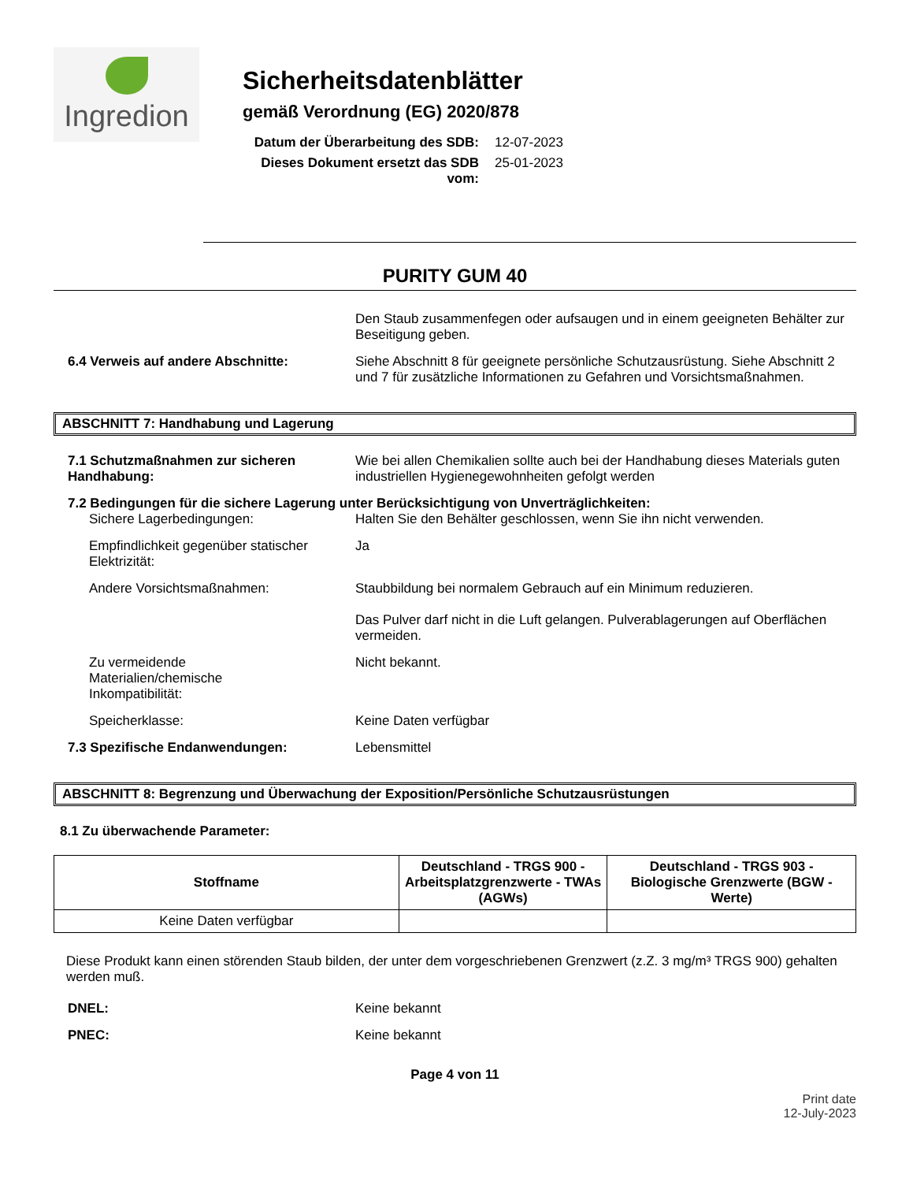Ingredion
Sicherheitsdatenblätter
gemäß Verordnung (EG) 2020/878
Datum der Überarbeitung des SDB: 12-07-2023 Dieses Dokument ersetzt das SDB vom: 25-01-2023
PURITY GUM 40
Den Staub zusammenfegen oder aufsaugen und in einem geeigneten Behälter zur Beseitigung geben.
6.4 Verweis auf andere Abschnitte: Siehe Abschnitt 8 für geeignete persönliche Schutzausrüstung. Siehe Abschnitt 2 und 7 für zusätzliche Informationen zu Gefahren und Vorsichtsmaßnahmen.
ABSCHNITT 7: Handhabung und Lagerung
7.1 Schutzmaßnahmen zur sicheren Handhabung:
Wie bei allen Chemikalien sollte auch bei der Handhabung dieses Materials guten industriellen Hygienegewohnheiten gefolgt werden
7.2 Bedingungen für die sichere Lagerung unter Berücksichtigung von Unverträglichkeiten:
Sichere Lagerbedingungen: Halten Sie den Behälter geschlossen, wenn Sie ihn nicht verwenden.
Empfindlichkeit gegenüber statischer Elektrizität:
Ja
Andere Vorsichtsmaßnahmen: Staubbildung bei normalem Gebrauch auf ein Minimum reduzieren.
Das Pulver darf nicht in die Luft gelangen. Pulverablagerungen auf Oberflächen vermeiden.
Zu vermeidende
Materialien/chemische
Inkompatibilität:
Nicht bekannt.
Speicherklasse: Keine Daten verfügbar
7.3 Spezifische Endanwendungen: Lebensmittel
ABSCHNITT 8: Begrenzung und Überwachung der Exposition/Persönliche Schutzausrüstungen
8.1 Zu überwachende Parameter:
| Stoffname | Deutschland - TRGS 900 - Arbeitsplatzgrenzwerte - TWAs (AGWs) | Deutschland - TRGS 903 - Biologische Grenzwerte (BGW - Werte) |
| --- | --- | --- |
| Keine Daten verfügbar | | |
Diese Produkt kann einen störenden Staub bilden, der unter dem vorgeschriebenen Grenzwert (z.Z. 3 mg/m³ TRGS 900) gehalten werden muß.
DNEL: Keine bekannt
PNEC: Keine bekannt
Page 4 von 11
Print date
12-July-2023